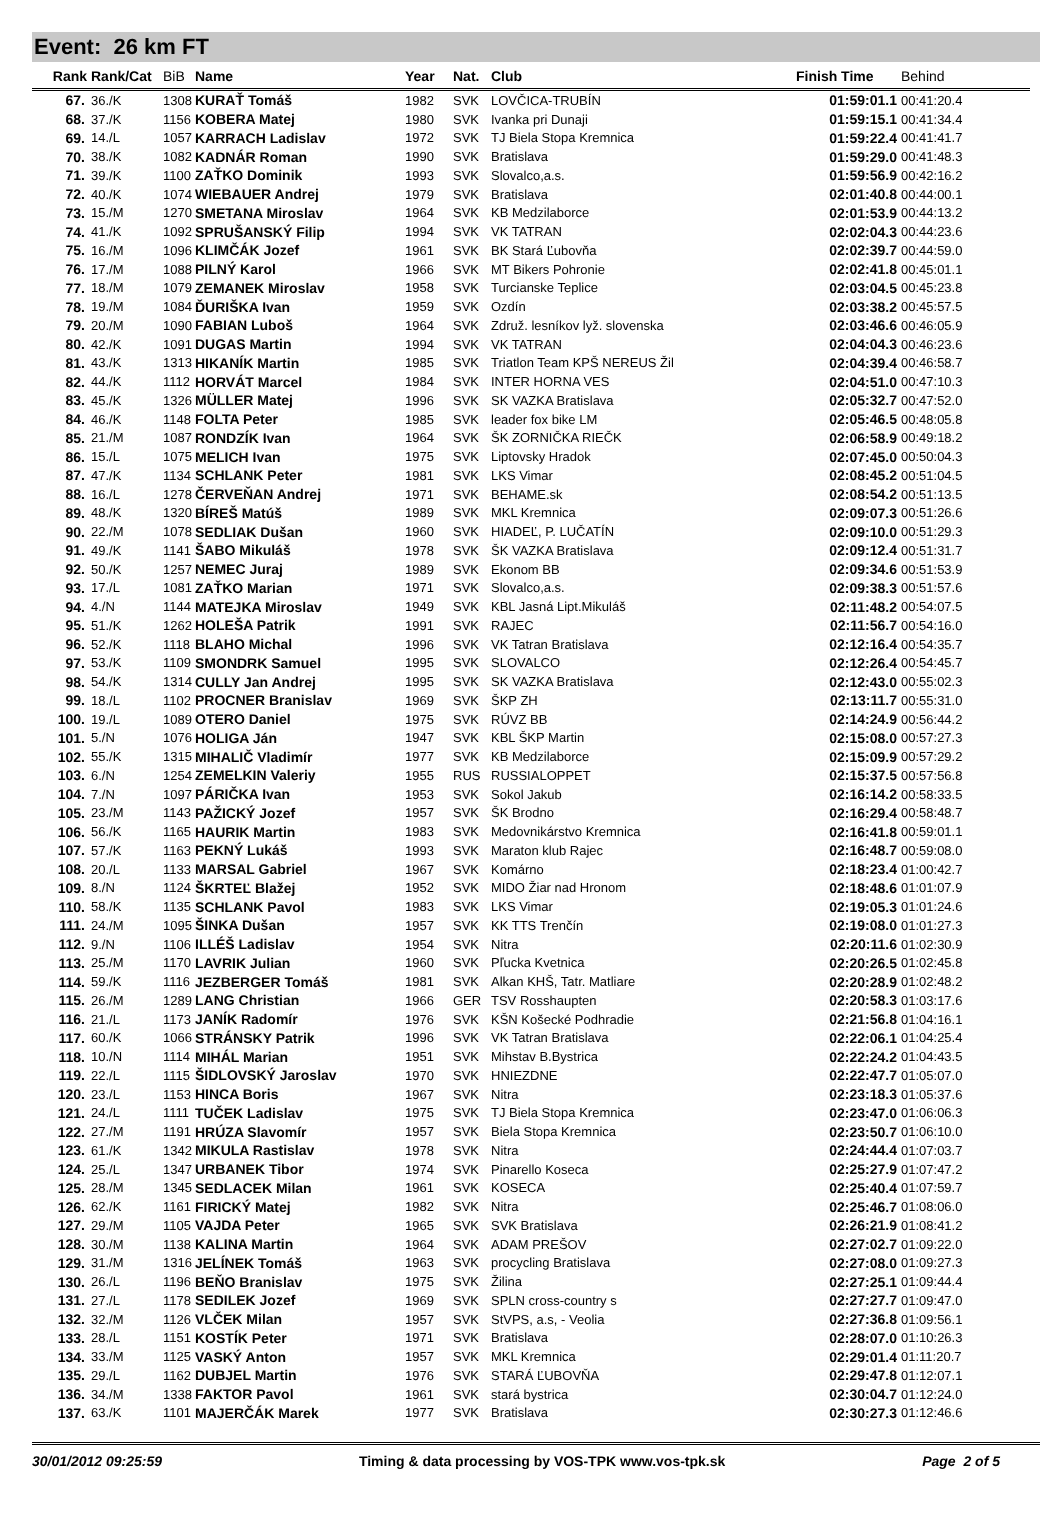Event: 26 km FT
| Rank | Rank/Cat | BiB | Name | Year | Nat. | Club | Finish Time | Behind |
| --- | --- | --- | --- | --- | --- | --- | --- | --- |
| 67. | 36./K | 1308 | KURAŤ Tomáš | 1982 | SVK | LOVČICA-TRUBÍN | 01:59:01.1 | 00:41:20.4 |
| 68. | 37./K | 1156 | KOBERA Matej | 1980 | SVK | Ivanka pri Dunaji | 01:59:15.1 | 00:41:34.4 |
| 69. | 14./L | 1057 | KARRACH Ladislav | 1972 | SVK | TJ Biela Stopa Kremnica | 01:59:22.4 | 00:41:41.7 |
| 70. | 38./K | 1082 | KADNÁR Roman | 1990 | SVK | Bratislava | 01:59:29.0 | 00:41:48.3 |
| 71. | 39./K | 1100 | ZAŤKO Dominik | 1993 | SVK | Slovalco,a.s. | 01:59:56.9 | 00:42:16.2 |
| 72. | 40./K | 1074 | WIEBAUER Andrej | 1979 | SVK | Bratislava | 02:01:40.8 | 00:44:00.1 |
| 73. | 15./M | 1270 | SMETANA Miroslav | 1964 | SVK | KB Medzilaborce | 02:01:53.9 | 00:44:13.2 |
| 74. | 41./K | 1092 | SPRUŠANSKÝ Filip | 1994 | SVK | VK TATRAN | 02:02:04.3 | 00:44:23.6 |
| 75. | 16./M | 1096 | KLIMČÁK Jozef | 1961 | SVK | BK Stará Ľubovňa | 02:02:39.7 | 00:44:59.0 |
| 76. | 17./M | 1088 | PILNÝ Karol | 1966 | SVK | MT Bikers Pohronie | 02:02:41.8 | 00:45:01.1 |
| 77. | 18./M | 1079 | ZEMANEK Miroslav | 1958 | SVK | Turcianske Teplice | 02:03:04.5 | 00:45:23.8 |
| 78. | 19./M | 1084 | ĎURIŠKA Ivan | 1959 | SVK | Ozdín | 02:03:38.2 | 00:45:57.5 |
| 79. | 20./M | 1090 | FABIAN Luboš | 1964 | SVK | Združ. lesníkov lyž. slovenska | 02:03:46.6 | 00:46:05.9 |
| 80. | 42./K | 1091 | DUGAS Martin | 1994 | SVK | VK TATRAN | 02:04:04.3 | 00:46:23.6 |
| 81. | 43./K | 1313 | HIKANÍK Martin | 1985 | SVK | Triatlon Team KPŠ NEREUS Žil | 02:04:39.4 | 00:46:58.7 |
| 82. | 44./K | 1112 | HORVÁT Marcel | 1984 | SVK | INTER HORNA VES | 02:04:51.0 | 00:47:10.3 |
| 83. | 45./K | 1326 | MÜLLER Matej | 1996 | SVK | SK VAZKA Bratislava | 02:05:32.7 | 00:47:52.0 |
| 84. | 46./K | 1148 | FOLTA Peter | 1985 | SVK | leader fox bike LM | 02:05:46.5 | 00:48:05.8 |
| 85. | 21./M | 1087 | RONDZÍK Ivan | 1964 | SVK | ŠK ZORNIČKA RIEČK | 02:06:58.9 | 00:49:18.2 |
| 86. | 15./L | 1075 | MELICH Ivan | 1975 | SVK | Liptovsky Hradok | 02:07:45.0 | 00:50:04.3 |
| 87. | 47./K | 1134 | SCHLANK Peter | 1981 | SVK | LKS Vimar | 02:08:45.2 | 00:51:04.5 |
| 88. | 16./L | 1278 | ČERVEŇAN Andrej | 1971 | SVK | BEHAME.sk | 02:08:54.2 | 00:51:13.5 |
| 89. | 48./K | 1320 | BÍREŠ Matúš | 1989 | SVK | MKL Kremnica | 02:09:07.3 | 00:51:26.6 |
| 90. | 22./M | 1078 | SEDLIAK Dušan | 1960 | SVK | HIADEĽ, P. LUČATÍN | 02:09:10.0 | 00:51:29.3 |
| 91. | 49./K | 1141 | ŠABO Mikuláš | 1978 | SVK | ŠK VAZKA Bratislava | 02:09:12.4 | 00:51:31.7 |
| 92. | 50./K | 1257 | NEMEC Juraj | 1989 | SVK | Ekonom BB | 02:09:34.6 | 00:51:53.9 |
| 93. | 17./L | 1081 | ZAŤKO Marian | 1971 | SVK | Slovalco,a.s. | 02:09:38.3 | 00:51:57.6 |
| 94. | 4./N | 1144 | MATEJKA Miroslav | 1949 | SVK | KBL Jasná Lipt.Mikuláš | 02:11:48.2 | 00:54:07.5 |
| 95. | 51./K | 1262 | HOLEŠA Patrik | 1991 | SVK | RAJEC | 02:11:56.7 | 00:54:16.0 |
| 96. | 52./K | 1118 | BLAHO Michal | 1996 | SVK | VK Tatran Bratislava | 02:12:16.4 | 00:54:35.7 |
| 97. | 53./K | 1109 | SMONDRK Samuel | 1995 | SVK | SLOVALCO | 02:12:26.4 | 00:54:45.7 |
| 98. | 54./K | 1314 | CULLY Jan Andrej | 1995 | SVK | SK VAZKA Bratislava | 02:12:43.0 | 00:55:02.3 |
| 99. | 18./L | 1102 | PROCNER Branislav | 1969 | SVK | ŠKP ZH | 02:13:11.7 | 00:55:31.0 |
| 100. | 19./L | 1089 | OTERO Daniel | 1975 | SVK | RÚVZ BB | 02:14:24.9 | 00:56:44.2 |
| 101. | 5./N | 1076 | HOLIGA Ján | 1947 | SVK | KBL ŠKP Martin | 02:15:08.0 | 00:57:27.3 |
| 102. | 55./K | 1315 | MIHALIČ Vladimír | 1977 | SVK | KB Medzilaborce | 02:15:09.9 | 00:57:29.2 |
| 103. | 6./N | 1254 | ZEMELKIN Valeriy | 1955 | RUS | RUSSIALOPPET | 02:15:37.5 | 00:57:56.8 |
| 104. | 7./N | 1097 | PÁRIČKA Ivan | 1953 | SVK | Sokol Jakub | 02:16:14.2 | 00:58:33.5 |
| 105. | 23./M | 1143 | PAŽICKÝ Jozef | 1957 | SVK | ŠK Brodno | 02:16:29.4 | 00:58:48.7 |
| 106. | 56./K | 1165 | HAURIK Martin | 1983 | SVK | Medovnikárstvo Kremnica | 02:16:41.8 | 00:59:01.1 |
| 107. | 57./K | 1163 | PEKNÝ Lukáš | 1993 | SVK | Maraton klub Rajec | 02:16:48.7 | 00:59:08.0 |
| 108. | 20./L | 1133 | MARSAL Gabriel | 1967 | SVK | Komárno | 02:18:23.4 | 01:00:42.7 |
| 109. | 8./N | 1124 | ŠKRTEĽ Blažej | 1952 | SVK | MIDO Žiar nad Hronom | 02:18:48.6 | 01:01:07.9 |
| 110. | 58./K | 1135 | SCHLANK Pavol | 1983 | SVK | LKS Vimar | 02:19:05.3 | 01:01:24.6 |
| 111. | 24./M | 1095 | ŠINKA Dušan | 1957 | SVK | KK TTS Trenčín | 02:19:08.0 | 01:01:27.3 |
| 112. | 9./N | 1106 | ILLÉŠ Ladislav | 1954 | SVK | Nitra | 02:20:11.6 | 01:02:30.9 |
| 113. | 25./M | 1170 | LAVRIK Julian | 1960 | SVK | Pľucka Kvetnica | 02:20:26.5 | 01:02:45.8 |
| 114. | 59./K | 1116 | JEZBERGER Tomáš | 1981 | SVK | Alkan KHŠ, Tatr. Matliare | 02:20:28.9 | 01:02:48.2 |
| 115. | 26./M | 1289 | LANG Christian | 1966 | GER | TSV Rosshaupten | 02:20:58.3 | 01:03:17.6 |
| 116. | 21./L | 1173 | JANÍK Radomír | 1976 | SVK | KŠN Košecké Podhradie | 02:21:56.8 | 01:04:16.1 |
| 117. | 60./K | 1066 | STRÁNSKY Patrik | 1996 | SVK | VK Tatran Bratislava | 02:22:06.1 | 01:04:25.4 |
| 118. | 10./N | 1114 | MIHÁL Marian | 1951 | SVK | Mihstav B.Bystrica | 02:22:24.2 | 01:04:43.5 |
| 119. | 22./L | 1115 | ŠIDLOVSKÝ Jaroslav | 1970 | SVK | HNIEZDNE | 02:22:47.7 | 01:05:07.0 |
| 120. | 23./L | 1153 | HINCA Boris | 1967 | SVK | Nitra | 02:23:18.3 | 01:05:37.6 |
| 121. | 24./L | 1111 | TUČEK Ladislav | 1975 | SVK | TJ Biela Stopa Kremnica | 02:23:47.0 | 01:06:06.3 |
| 122. | 27./M | 1191 | HRÚZA Slavomír | 1957 | SVK | Biela Stopa Kremnica | 02:23:50.7 | 01:06:10.0 |
| 123. | 61./K | 1342 | MIKULA Rastislav | 1978 | SVK | Nitra | 02:24:44.4 | 01:07:03.7 |
| 124. | 25./L | 1347 | URBANEK Tibor | 1974 | SVK | Pinarello Koseca | 02:25:27.9 | 01:07:47.2 |
| 125. | 28./M | 1345 | SEDLACEK Milan | 1961 | SVK | KOSECA | 02:25:40.4 | 01:07:59.7 |
| 126. | 62./K | 1161 | FIRICKÝ Matej | 1982 | SVK | Nitra | 02:25:46.7 | 01:08:06.0 |
| 127. | 29./M | 1105 | VAJDA Peter | 1965 | SVK | SVK Bratislava | 02:26:21.9 | 01:08:41.2 |
| 128. | 30./M | 1138 | KALINA Martin | 1964 | SVK | ADAM PREŠOV | 02:27:02.7 | 01:09:22.0 |
| 129. | 31./M | 1316 | JELÍNEK Tomáš | 1963 | SVK | procycling Bratislava | 02:27:08.0 | 01:09:27.3 |
| 130. | 26./L | 1196 | BEŇO Branislav | 1975 | SVK | Žilina | 02:27:25.1 | 01:09:44.4 |
| 131. | 27./L | 1178 | SEDILEK Jozef | 1969 | SVK | SPLN cross-country s | 02:27:27.7 | 01:09:47.0 |
| 132. | 32./M | 1126 | VLČEK Milan | 1957 | SVK | StVPS, a.s, - Veolia | 02:27:36.8 | 01:09:56.1 |
| 133. | 28./L | 1151 | KOSTÍK Peter | 1971 | SVK | Bratislava | 02:28:07.0 | 01:10:26.3 |
| 134. | 33./M | 1125 | VASKÝ Anton | 1957 | SVK | MKL Kremnica | 02:29:01.4 | 01:11:20.7 |
| 135. | 29./L | 1162 | DUBJEL Martin | 1976 | SVK | STARÁ ĽUBOVŇA | 02:29:47.8 | 01:12:07.1 |
| 136. | 34./M | 1338 | FAKTOR Pavol | 1961 | SVK | stará bystrica | 02:30:04.7 | 01:12:24.0 |
| 137. | 63./K | 1101 | MAJERČÁK Marek | 1977 | SVK | Bratislava | 02:30:27.3 | 01:12:46.6 |
30/01/2012 09:25:59 Timing & data processing by VOS-TPK www.vos-tpk.sk Page 2 of 5